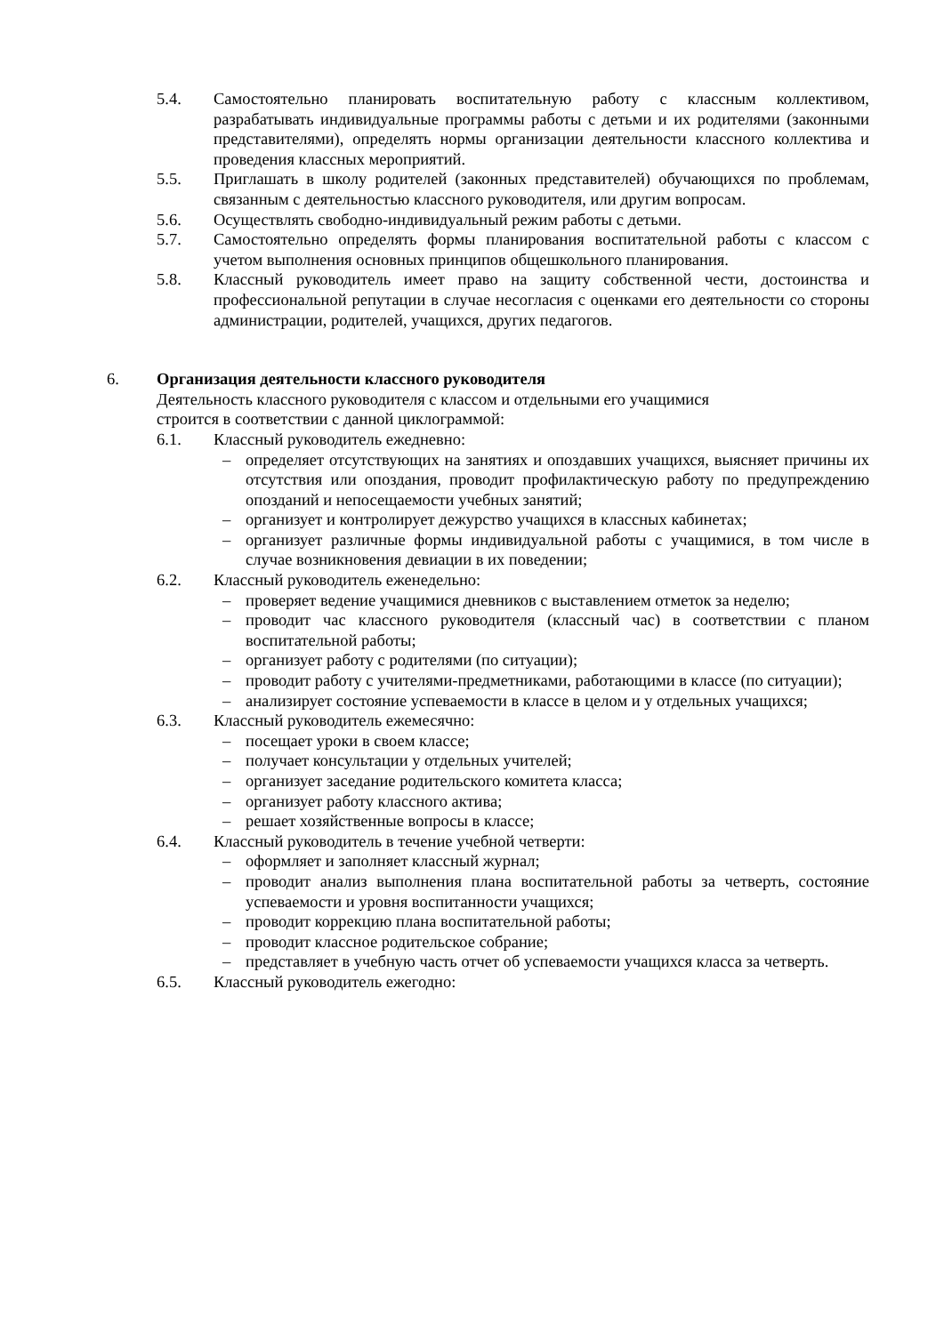5.4. Самостоятельно планировать воспитательную работу с классным коллективом, разрабатывать индивидуальные программы работы с детьми и их родителями (законными представителями), определять нормы организации деятельности классного коллектива и проведения классных мероприятий.
5.5. Приглашать в школу родителей (законных представителей) обучающихся по проблемам, связанным с деятельностью классного руководителя, или другим вопросам.
5.6. Осуществлять свободно-индивидуальный режим работы с детьми.
5.7. Самостоятельно определять формы планирования воспитательной работы с классом с учетом выполнения основных принципов общешкольного планирования.
5.8. Классный руководитель имеет право на защиту собственной чести, достоинства и профессиональной репутации в случае несогласия с оценками его деятельности со стороны администрации, родителей, учащихся, других педагогов.
6. Организация деятельности классного руководителя
Деятельность классного руководителя с классом и отдельными его учащимися
строится в соответствии с данной циклограммой:
6.1. Классный руководитель ежедневно:
– определяет отсутствующих на занятиях и опоздавших учащихся, выясняет причины их отсутствия или опоздания, проводит профилактическую работу по предупреждению опозданий и непосещаемости учебных занятий;
– организует и контролирует дежурство учащихся в классных кабинетах;
– организует различные формы индивидуальной работы с учащимися, в том числе в случае возникновения девиации в их поведении;
6.2. Классный руководитель еженедельно:
– проверяет ведение учащимися дневников с выставлением отметок за неделю;
– проводит час классного руководителя (классный час) в соответствии с планом воспитательной работы;
– организует работу с родителями (по ситуации);
– проводит работу с учителями-предметниками, работающими в классе (по ситуации);
– анализирует состояние успеваемости в классе в целом и у отдельных учащихся;
6.3. Классный руководитель ежемесячно:
– посещает уроки в своем классе;
– получает консультации у отдельных учителей;
– организует заседание родительского комитета класса;
– организует работу классного актива;
– решает хозяйственные вопросы в классе;
6.4. Классный руководитель в течение учебной четверти:
– оформляет и заполняет классный журнал;
– проводит анализ выполнения плана воспитательной работы за четверть, состояние успеваемости и уровня воспитанности учащихся;
– проводит коррекцию плана воспитательной работы;
– проводит классное родительское собрание;
– представляет в учебную часть отчет об успеваемости учащихся класса за четверть.
6.5. Классный руководитель ежегодно: